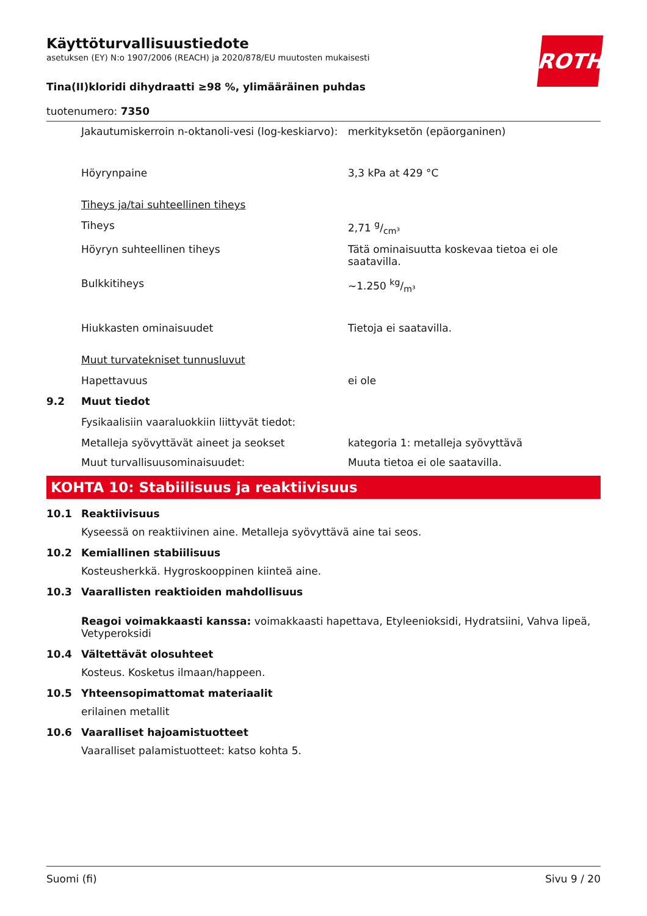ROTH
Käyttöturvallisuustiedote
asetuksen (EY) N:o 1907/2006 (REACH) ja 2020/878/EU muutosten mukaisesti
Tina(II)kloridi dihydraatti ≥98 %, ylimääräinen puhdas
tuotenumero: 7350
Jakautumiskerroin n-oktanoli-vesi (log-keskiarvo):
merkityksetön (epäorganinen)
Höyrynpaine 3,3 kPa at 429 °C
Tiheys ja/tai suhteellinen tiheys
Tiheys 2,71 g/cm³
Höyryn suhteellinen tiheys Tätä ominaisuutta koskevaa tietoa ei ole saatavilla.
Bulkkitiheys ~1.250 kg/m³
Hiukkasten ominaisuudet Tietoja ei saatavilla.
Muut turvatekniset tunnusluvut
Hapettavuus ei ole
9.2 Muut tiedot
Fysikaalisiin vaaraluokkiin liittyvät tiedot:
Metalleja syövyttävät aineet ja seokset kategoria 1: metalleja syövyttävä
Muut turvallisuusominaisuudet: Muuta tietoa ei ole saatavilla.
KOHTA 10: Stabiilisuus ja reaktiivisuus
10.1 Reaktiivisuus
Kyseessä on reaktiivinen aine. Metalleja syövyttävä aine tai seos.
10.2 Kemiallinen stabiilisuus
Kosteusherkkä. Hygroskooppinen kiinteä aine.
10.3 Vaarallisten reaktioiden mahdollisuus
Reagoi voimakkaasti kanssa: voimakkaasti hapettava, Etyleenioksidi, Hydratsiini, Vahva lipeä, Vetyperoksidi
10.4 Vältettävät olosuhteet
Kosteus. Kosketus ilmaan/happeen.
10.5 Yhteensopimattomat materiaalit
erilainen metallit
10.6 Vaaralliset hajoamistuotteet
Vaaralliset palamistuotteet: katso kohta 5.
Suomi (fi) Sivu 9 / 20